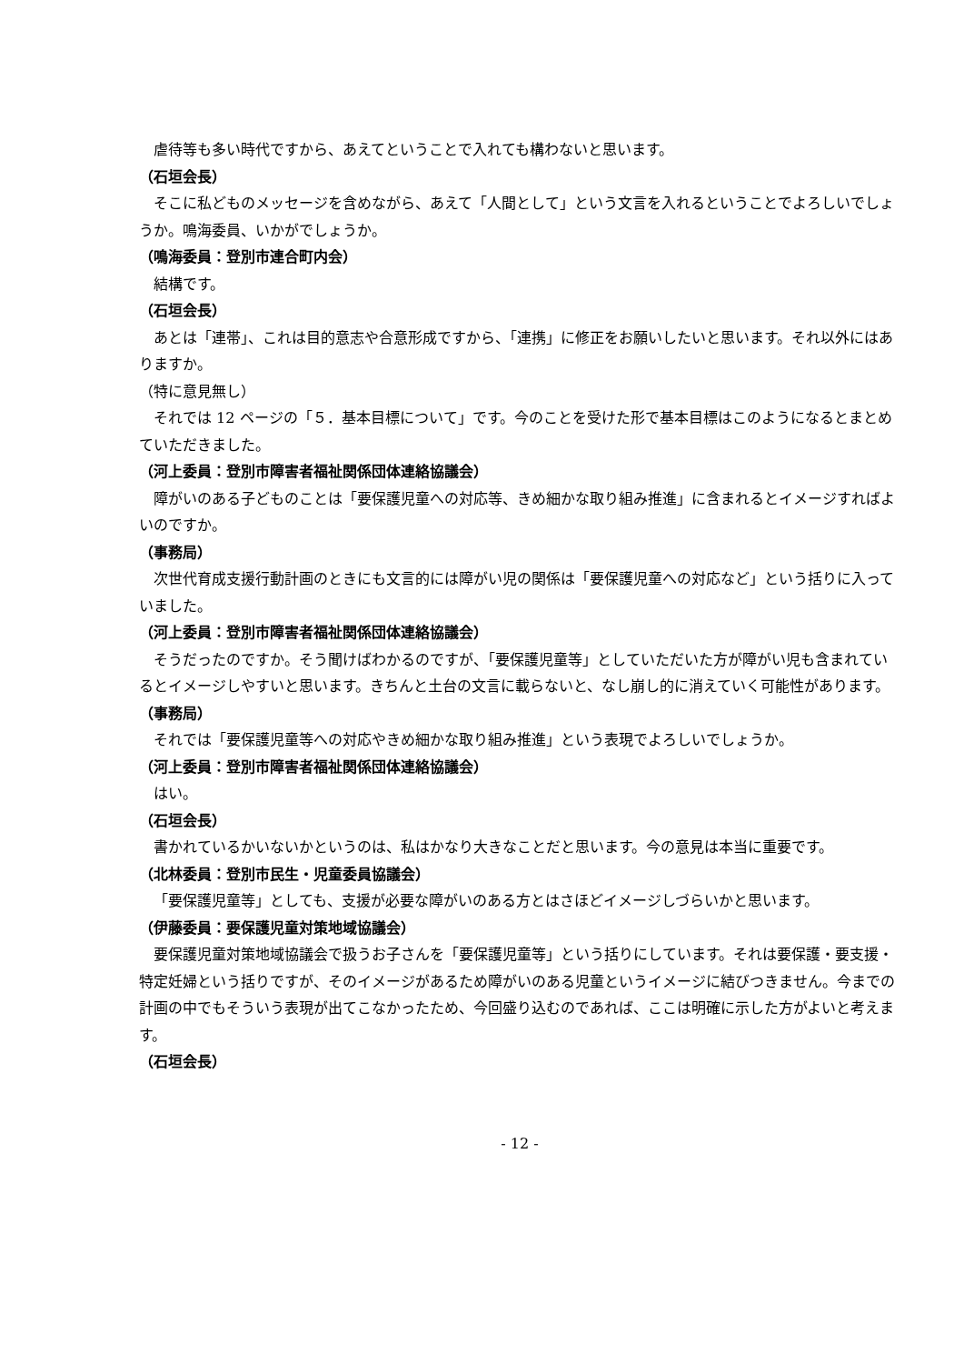虐待等も多い時代ですから、あえてということで入れても構わないと思います。
（石垣会長）
そこに私どものメッセージを含めながら、あえて「人間として」という文言を入れるということでよろしいでしょうか。鳴海委員、いかがでしょうか。
（鳴海委員：登別市連合町内会）
結構です。
（石垣会長）
あとは「連帯」、これは目的意志や合意形成ですから、「連携」に修正をお願いしたいと思います。それ以外にはありますか。
（特に意見無し）
それでは 12 ページの「５．基本目標について」です。今のことを受けた形で基本目標はこのようになるとまとめていただきました。
（河上委員：登別市障害者福祉関係団体連絡協議会）
障がいのある子どものことは「要保護児童への対応等、きめ細かな取り組み推進」に含まれるとイメージすればよいのですか。
（事務局）
次世代育成支援行動計画のときにも文言的には障がい児の関係は「要保護児童への対応など」という括りに入っていました。
（河上委員：登別市障害者福祉関係団体連絡協議会）
そうだったのですか。そう聞けばわかるのですが、「要保護児童等」としていただいた方が障がい児も含まれているとイメージしやすいと思います。きちんと土台の文言に載らないと、なし崩し的に消えていく可能性があります。
（事務局）
それでは「要保護児童等への対応やきめ細かな取り組み推進」という表現でよろしいでしょうか。
（河上委員：登別市障害者福祉関係団体連絡協議会）
はい。
（石垣会長）
書かれているかいないかというのは、私はかなり大きなことだと思います。今の意見は本当に重要です。
（北林委員：登別市民生・児童委員協議会）
「要保護児童等」としても、支援が必要な障がいのある方とはさほどイメージしづらいかと思います。
（伊藤委員：要保護児童対策地域協議会）
要保護児童対策地域協議会で扱うお子さんを「要保護児童等」という括りにしています。それは要保護・要支援・特定妊婦という括りですが、そのイメージがあるため障がいのある児童というイメージに結びつきません。今までの計画の中でもそういう表現が出てこなかったため、今回盛り込むのであれば、ここは明確に示した方がよいと考えます。
（石垣会長）
- 12 -